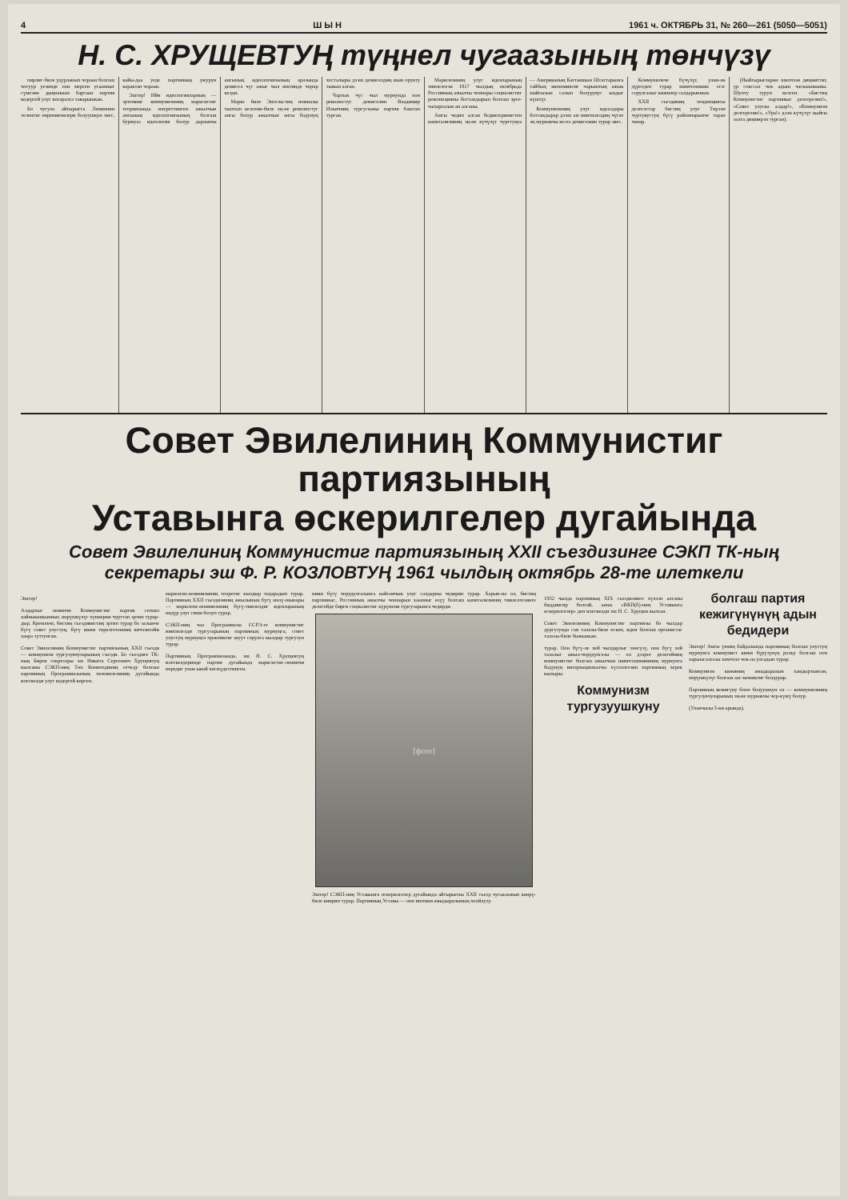4 Ш Ы Н 1961 ч. ОКТЯБРЬ 31, № 260—261 (5050—5051)
Н. С. ХРУЩЕВТУҢ түңнел чугаазының төнчүзү
пирлиг-биле удурланып чораан болгаш чогуур уезинде оон мерген угаанныг сүмезин дыңнаваан баргаан партия кедергей улуг когаралга таварышкан.
Бо чугула айтырыгга Лениннин телентиг өөреникчилери болуушкун эвес, кайы-даа уеде партияның ужурун карактап чораан.
Эштер! Ийи идеологияларның — эртемниг коммунизмниң марксистиг теориязында илереттинген ажылчын ангының идеологиязының болгаш буржуаз идеология болур дарлакчы ангының идеологиязының аразында демисел чүс ажыг чыл иштинде чорup келди.
Маркс биле Энгельстиң номналы тыптып келгени-биле эң-не революстуг ангы болур ажылчын ангы бодунуң хосталыры дээш демиселдиң шын орукту тывып алган.
Чартык чүс чыл мурнунда оон революстуг демиселин Владимир Ильичниң тургусканы партия баштап турган.
Марксизмниң улуг идеяларының тиилелгези 1917 чылдың октябрьда Россияның ажылчы чоннары социалистиг революцияны боттандырып болгаш эрге-чагыргазын ап алганы.
Амгы чедип алган бедиктеринистен капитализмниң эң-не күчүлүг чурттуңга — Американың Каттышкан Штаттарынга тайбың экономиктиг чарыштың ажык кыйгызын салып болурувус ындыг күштүг.
Коммунизмниң улуг идеалдары боттандырар дээш ам ниитилелдиң чүгле эң мурнакчы кезээ демисежип турар эвес.
Коммунизмче бүчүлүг, улам-на дүргедеп турар шимчээшкин эгэс сорулгалыг кижилер салдарыннын.
ХХII съездиниң тенденциясы делегаттар бистиң улуг Төрээн чуртувустуң бүгү районнарынче тарап чанар.
(Ныйгырыгларже шилчээн диңмиттиг, үр сокссал чок адыш часкаашкыны. Шупту туруп келген. «Бистиң Коммунистиг партиявыс делгерезин!», «Совет улуска алдар!», «Коммунизм делгерезин!», «Ура!» дээн күчүлүг кыйгы залга диңмирэп турган).
Совет Эвилелиниң Коммунистиг партиязының
Уставынга өскерилгелер дугайында
Совет Эвилелиниң Коммунистиг партиязының ХХII съездизинге СЭКП ТК-ның
секретары эш Ф. Р. КОЗЛОВТУҢ 1961 чылдың октябрь 28-те илеткели
Эштер!
Алдарлыг ленинчи Коммунистиг партия сеткил хайныышкынныг, өөрүшкүлүг хүннерни чурттап эртип турар-дыр. Кремльче, бистиң съездивистиң эртип турар бо залынче бүгү совет улустуң, бүгү кижи төрелгетенниң кичээнгейи хаара туттунган.
Совет Эвилелиниң Коммунистиг партиязының ХХII съезди — коммунизм тургузукчуларының съезди. Бо съездиге ТК-ның Бирги секретары эш Никита Сергеевич Хрущевтуң кылганы СЭКП-ниң Төп Комитединиң отчеду болгаш партияның Программазының төлевилелиниң дугайында илеткелди улуг кедергей көрген.
марксизм-ленинизмниң теоретиг кылдыр тодарадып турар. Партияның ХХII съездизиниң ажылының бүгү мөзү-шынары — марксизм-ленинизмниң бүгү-тиилелдиг идеяларының өндүр улуг гими болуп турар.
СЭКП-ниң чаа Программазы ССРЭ-ге коммунистиг ниитилелди тургузарының партияның мурнуңга, совет улустуң мурнуңга практиктиг шуут сорулга кылдыр тургузуп турар.
Партияның Программазында, эш Н. С. Хрущевтуң илеткелдеринде партия дугайында марксистиг-ленинчи өөредиг улам ынай хөгжүдеттинген.
ниин бүгү чорудулгазынга кайгамчык улуг салдарны чедирип турар. Харын-на ол, бистиң партиявыс, Россияның ажылчы чоннарын хаанныг өзүү болгаш капитализмниң тиилелгезинге делегейде бирги социалистиг күрүнени тургузарынга чедирди.
[фото]
Эштер! СЭКП-ниң Уставынга өскерилгелер дугайында айтырыгны ХХII съезд чугаалажып көөрү-биле киирип турар. Партияның Уставы — оон иштики амыдыралының хоойлузу.
1952 чылда партияның ХIХ съездизинге хүлээп алганы биддингир болгай, ынаа «ВКП(б)-ниң Уставынга өскерилгелер» деп илеткелди эш Н. С. Хрущев кылган.
Совет Эвилелиниң Коммунистиг партиязы бо чылдар дургузунда сан талазы-биле өскен, идеи болгаш органистаг талазы-биле быжыккан.
турар. Оон бүгү-ле хей чылдарлыг төөгүзү, оон бүгү хей талалыг ажыл-чорудулгазы — ол дээрге делегейниң коммунистиг болгаш ажылчын шимчээшкининиң мурнунга бодунуң интернационалчы хүлээлгезин партияның херек кылыры.
Коммунизм тургузуушкуну болгаш партия кежигүнүнүң адын бедидери
Эштер! Амгы үениң байдалында партияның болгаш улустуң мурнунга коммунист кижи бүрүзүнүң рольу болгаш оон харыысалгазы хемчээл чок-ла улгадып турар.
Коммунизм кижиниң амыдыралын хандыртынган, өөрүшкүлүг болгаш аас-кежиктиг болдурар.
Партияның кежигүну бооп болуушкун ол — коммунизмниң тургузукчуларының эң-не мурнакчы чер-күжү болур.
(Уланчызы 5-ки арында).